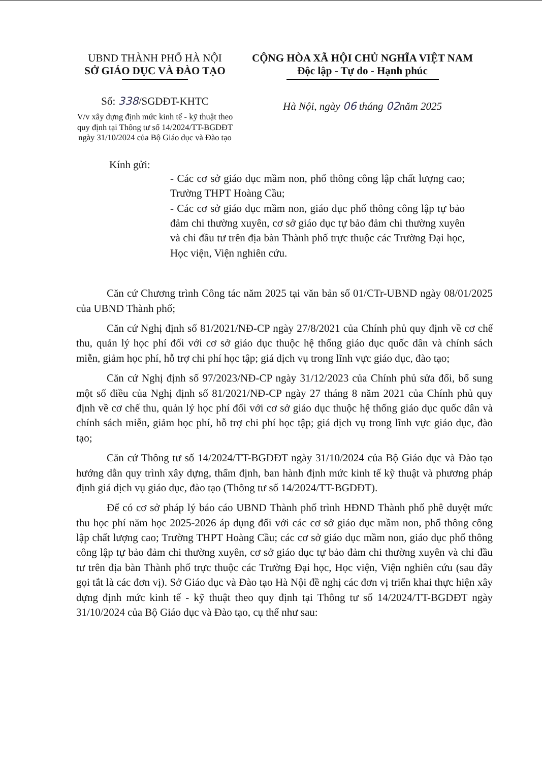UBND THÀNH PHỐ HÀ NỘI
SỞ GIÁO DỤC VÀ ĐÀO TẠO
Số: 338/SGDĐT-KHTC
V/v xây dựng định mức kinh tế - kỹ thuật theo quy định tại Thông tư số 14/2024/TT-BGDĐT ngày 31/10/2024 của Bộ Giáo dục và Đào tạo
CỘNG HÒA XÃ HỘI CHỦ NGHĨA VIỆT NAM
Độc lập - Tự do - Hạnh phúc
Hà Nội, ngày 06 tháng 02năm 2025
Kính gửi:
- Các cơ sở giáo dục mầm non, phổ thông công lập chất lượng cao; Trường THPT Hoàng Cầu;
- Các cơ sở giáo dục mầm non, giáo dục phổ thông công lập tự bảo đảm chi thường xuyên, cơ sở giáo dục tự bảo đảm chi thường xuyên và chi đầu tư trên địa bàn Thành phố trực thuộc các Trường Đại học, Học viện, Viện nghiên cứu.
Căn cứ Chương trình Công tác năm 2025 tại văn bản số 01/CTr-UBND ngày 08/01/2025 của UBND Thành phố;
Căn cứ Nghị định số 81/2021/NĐ-CP ngày 27/8/2021 của Chính phủ quy định về cơ chế thu, quản lý học phí đối với cơ sở giáo dục thuộc hệ thống giáo dục quốc dân và chính sách miễn, giảm học phí, hỗ trợ chi phí học tập; giá dịch vụ trong lĩnh vực giáo dục, đào tạo;
Căn cứ Nghị định số 97/2023/NĐ-CP ngày 31/12/2023 của Chính phủ sửa đổi, bổ sung một số điều của Nghị định số 81/2021/NĐ-CP ngày 27 tháng 8 năm 2021 của Chính phủ quy định về cơ chế thu, quản lý học phí đối với cơ sở giáo dục thuộc hệ thống giáo dục quốc dân và chính sách miễn, giảm học phí, hỗ trợ chi phí học tập; giá dịch vụ trong lĩnh vực giáo dục, đào tạo;
Căn cứ Thông tư số 14/2024/TT-BGDĐT ngày 31/10/2024 của Bộ Giáo dục và Đào tạo hướng dẫn quy trình xây dựng, thẩm định, ban hành định mức kinh tế kỹ thuật và phương pháp định giá dịch vụ giáo dục, đào tạo (Thông tư số 14/2024/TT-BGDĐT).
Để có cơ sở pháp lý báo cáo UBND Thành phố trình HĐND Thành phố phê duyệt mức thu học phí năm học 2025-2026 áp dụng đối với các cơ sở giáo dục mầm non, phổ thông công lập chất lượng cao; Trường THPT Hoàng Cầu; các cơ sở giáo dục mầm non, giáo dục phổ thông công lập tự bảo đảm chi thường xuyên, cơ sở giáo dục tự bảo đảm chi thường xuyên và chi đầu tư trên địa bàn Thành phố trực thuộc các Trường Đại học, Học viện, Viện nghiên cứu (sau đây gọi tắt là các đơn vị). Sở Giáo dục và Đào tạo Hà Nội đề nghị các đơn vị triển khai thực hiện xây dựng định mức kinh tế - kỹ thuật theo quy định tại Thông tư số 14/2024/TT-BGDĐT ngày 31/10/2024 của Bộ Giáo dục và Đào tạo, cụ thể như sau: